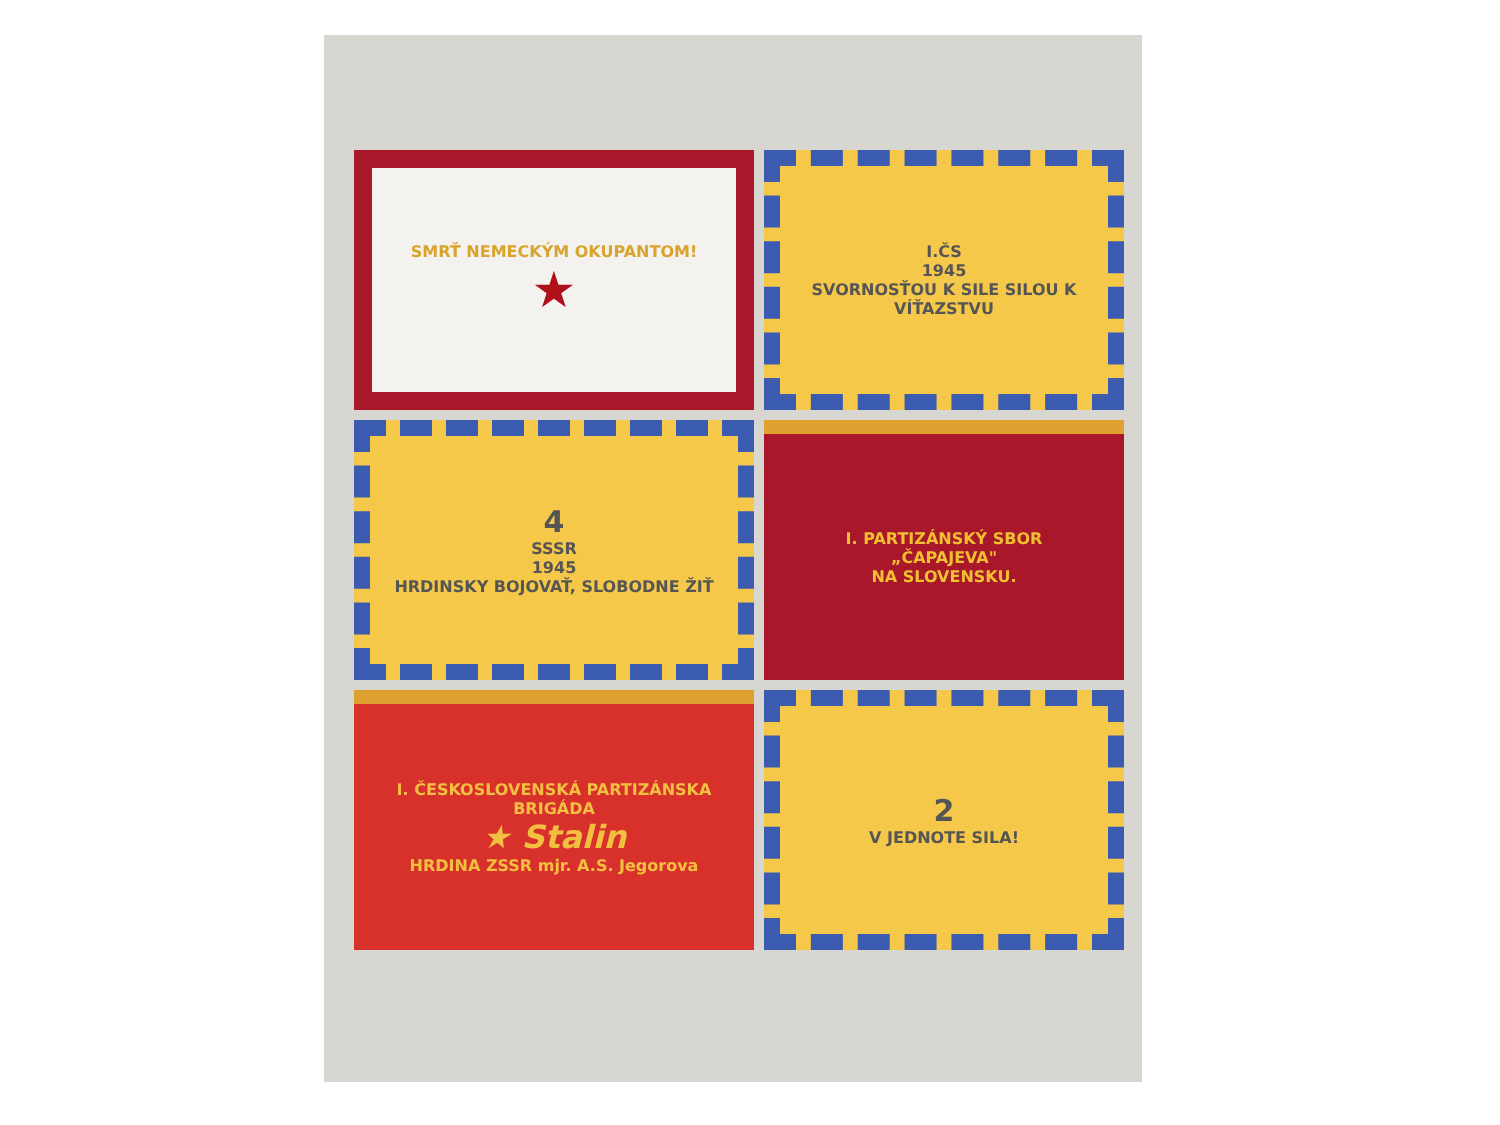SMRŤ NEMECKÝM OKUPANTOM!
★
I.ČS
1945
SVORNOSŤOU K SILE SILOU K VÍŤAZSTVU
4
SSSR
1945
HRDINSKY BOJOVAŤ, SLOBODNE ŽIŤ
I. PARTIZÁNSKÝ SBOR
„ČAPAJEVA"
NA SLOVENSKU.
I. ČESKOSLOVENSKÁ PARTIZÁNSKA BRIGÁDA
★ Stalin
HRDINA ZSSR mjr. A.S. Jegorova
2
V JEDNOTE SILA!